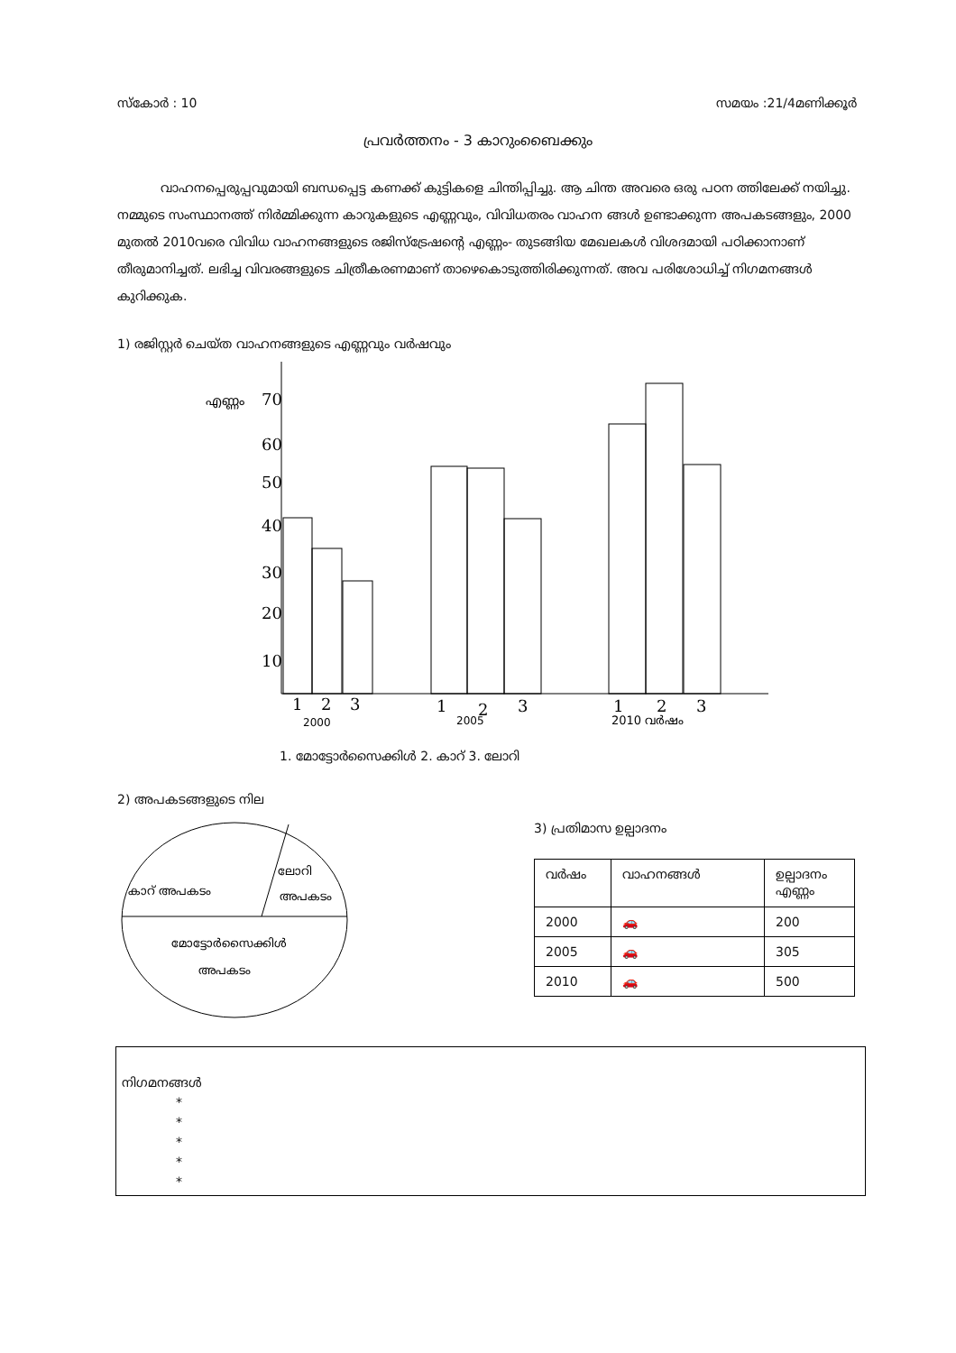സ്കോർ : 10 സമയം :21/4മണിക്കൂർ
പ്രവർത്തനം - 3 കാറുംബൈക്കും
വാഹനപ്പെരുപ്പവുമായി ബന്ധപ്പെട്ട കണക്ക് കുട്ടികളെ ചിന്തിപ്പിച്ചു. ആ ചിന്ത അവരെ ഒരു പഠന ത്തിലേക്ക് നയിച്ചു. നമ്മുടെ സംസ്ഥാനത്ത് നിർമ്മിക്കുന്ന കാറുകളുടെ എണ്ണവും, വിവിധതരം വാഹന ങ്ങൾ ഉണ്ടാക്കുന്ന അപകടങ്ങളും, 2000 മുതൽ 2010വരെ വിവിധ വാഹനങ്ങളുടെ രജിസ്ട്രേഷന്റെ എണ്ണം- തുടങ്ങിയ മേഖലകൾ വിശദമായി പഠിക്കാനാണ് തീരുമാനിച്ചത്. ലഭിച്ച വിവരങ്ങളുടെ ചിത്രീകരണമാണ് താഴെകൊടുത്തിരിക്കുന്നത്. അവ പരിശോധിച്ച് നിഗമനങ്ങൾ കുറിക്കുക.
1) രജിസ്റ്റർ ചെയ്ത വാഹനങ്ങളുടെ എണ്ണവും വർഷവും
എണ്ണം
70
60
50
40
30
20
10
1
2
3
1
2
3
1
2
3
2000
2005
2010 വർഷം
1. മോട്ടോർസൈക്കിൾ 2. കാറ് 3. ലോറി
2) അപകടങ്ങളുടെ നില
കാറ് അപകടം
ലോറി
അപകടം
മോട്ടോർസൈക്കിൾ
അപകടം
3) പ്രതിമാസ ഉല്പാദനം
| വർഷം | വാഹനങ്ങൾ | ഉല്പാദനം എണ്ണം |
| --- | --- | --- |
| 2000 | 🚗 | 200 |
| 2005 | 🚗 | 305 |
| 2010 | 🚗 | 500 |
നിഗമനങ്ങൾ
*
*
*
*
*